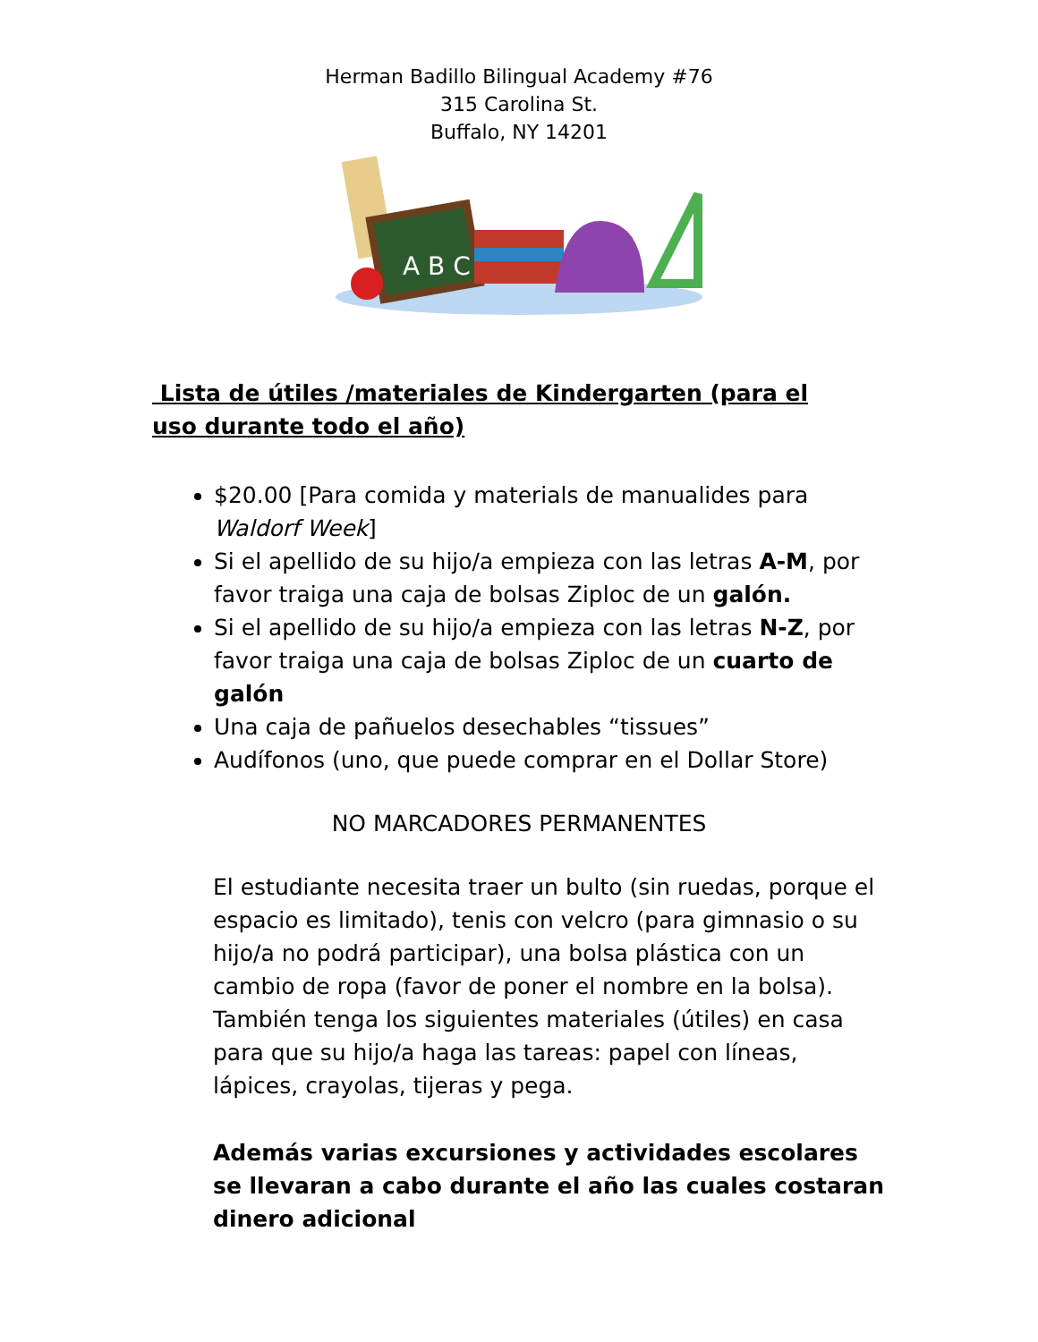Herman Badillo Bilingual Academy #76
315 Carolina St.
Buffalo, NY 14201
A B C
Lista de útiles /materiales de Kindergarten (para el uso durante todo el año)
$20.00 [Para comida y materials de manualides para Waldorf Week]
Si el apellido de su hijo/a empieza con las letras A-M, por favor traiga una caja de bolsas Ziploc de un galón.
Si el apellido de su hijo/a empieza con las letras N-Z, por favor traiga una caja de bolsas Ziploc de un cuarto de galón
Una caja de pañuelos desechables “tissues”
Audífonos (uno, que puede comprar en el Dollar Store)
NO MARCADORES PERMANENTES
El estudiante necesita traer un bulto (sin ruedas, porque el espacio es limitado), tenis con velcro (para gimnasio o su hijo/a no podrá participar), una bolsa plástica con un cambio de ropa (favor de poner el nombre en la bolsa). También tenga los siguientes materiales (útiles) en casa para que su hijo/a haga las tareas: papel con líneas, lápices, crayolas, tijeras y pega.
Además varias excursiones y actividades escolares se llevaran a cabo durante el año las cuales costaran dinero adicional